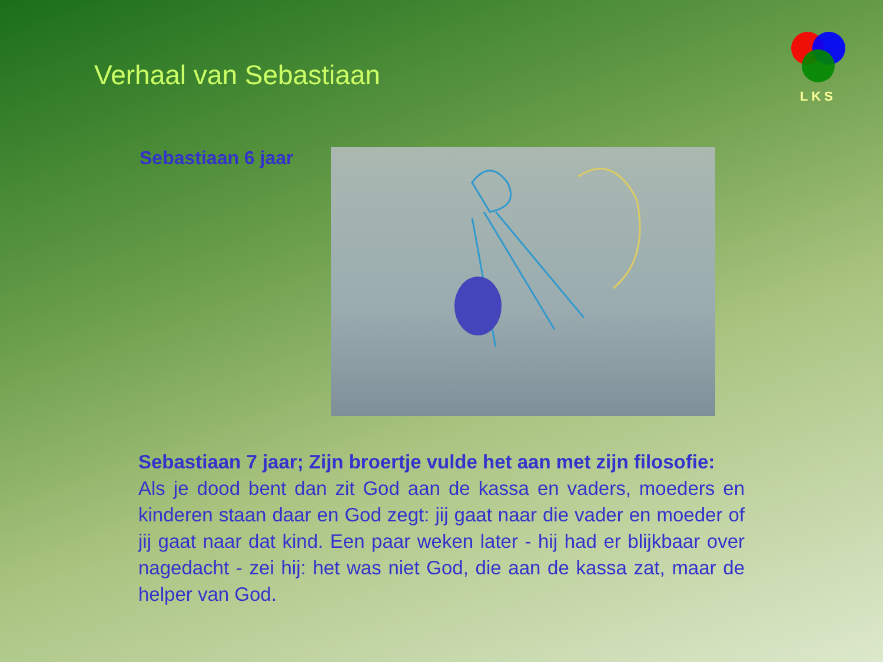Verhaal van Sebastiaan
LKS
Sebastiaan 6 jaar
Sebastiaan 7 jaar; Zijn broertje vulde het aan met zijn filosofie:
Als je dood bent dan zit God aan de kassa en vaders, moeders en kinderen staan daar en God zegt: jij gaat naar die vader en moeder of jij gaat naar dat kind. Een paar weken later - hij had er blijkbaar over nagedacht - zei hij: het was niet God, die aan de kassa zat, maar de helper van God.